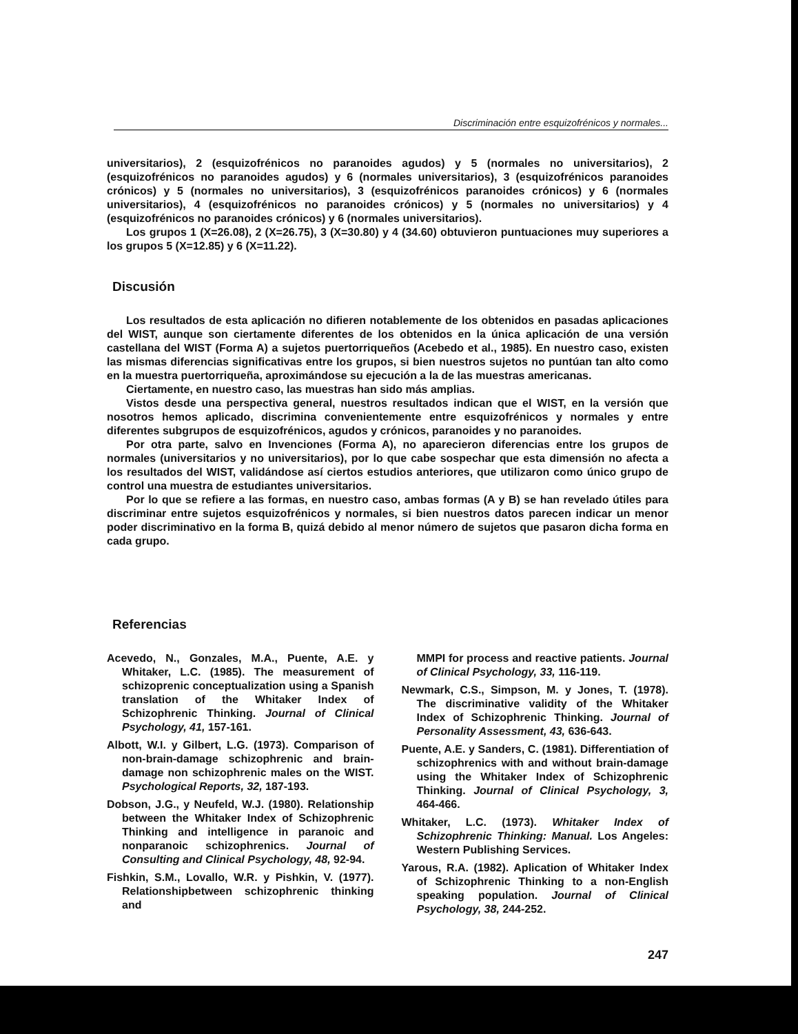Discriminación entre esquizofrénicos y normales...
universitarios), 2 (esquizofrénicos no paranoides agudos) y 5 (normales no universitarios), 2 (esquizofrénicos no paranoides agudos) y 6 (normales universitarios), 3 (esquizofrénicos paranoides crónicos) y 5 (normales no universitarios), 3 (esquizofrénicos paranoides crónicos) y 6 (normales universitarios), 4 (esquizofrénicos no paranoides crónicos) y 5 (normales no universitarios) y 4 (esquizofrénicos no paranoides crónicos) y 6 (normales universitarios).
Los grupos 1 (X=26.08), 2 (X=26.75), 3 (X=30.80) y 4 (34.60) obtuvieron puntuaciones muy superiores a los grupos 5 (X=12.85) y 6 (X=11.22).
Discusión
Los resultados de esta aplicación no difieren notablemente de los obtenidos en pasadas aplicaciones del WIST, aunque son ciertamente diferentes de los obtenidos en la única aplicación de una versión castellana del WIST (Forma A) a sujetos puertorriqueños (Acebedo et al., 1985). En nuestro caso, existen las mismas diferencias significativas entre los grupos, si bien nuestros sujetos no puntúan tan alto como en la muestra puertorriqueña, aproximándose su ejecución a la de las muestras americanas.
Ciertamente, en nuestro caso, las muestras han sido más amplias.
Vistos desde una perspectiva general, nuestros resultados indican que el WIST, en la versión que nosotros hemos aplicado, discrimina convenientemente entre esquizofrénicos y normales y entre diferentes subgrupos de esquizofrénicos, agudos y crónicos, paranoides y no paranoides.
Por otra parte, salvo en Invenciones (Forma A), no aparecieron diferencias entre los grupos de normales (universitarios y no universitarios), por lo que cabe sospechar que esta dimensión no afecta a los resultados del WIST, validándose así ciertos estudios anteriores, que utilizaron como único grupo de control una muestra de estudiantes universitarios.
Por lo que se refiere a las formas, en nuestro caso, ambas formas (A y B) se han revelado útiles para discriminar entre sujetos esquizofrénicos y normales, si bien nuestros datos parecen indicar un menor poder discriminativo en la forma B, quizá debido al menor número de sujetos que pasaron dicha forma en cada grupo.
Referencias
Acevedo, N., Gonzales, M.A., Puente, A.E. y Whitaker, L.C. (1985). The measurement of schizoprenic conceptualization using a Spanish translation of the Whitaker Index of Schizophrenic Thinking. Journal of Clinical Psychology, 41, 157-161.
Albott, W.I. y Gilbert, L.G. (1973). Comparison of non-brain-damage schizophrenic and brain-damage non schizophrenic males on the WIST. Psychological Reports, 32, 187-193.
Dobson, J.G., y Neufeld, W.J. (1980). Relationship between the Whitaker Index of Schizophrenic Thinking and intelligence in paranoic and nonparanoic schizophrenics. Journal of Consulting and Clinical Psychology, 48, 92-94.
Fishkin, S.M., Lovallo, W.R. y Pishkin, V. (1977). Relationshipbetween schizophrenic thinking and
MMPI for process and reactive patients. Journal of Clinical Psychology, 33, 116-119.
Newmark, C.S., Simpson, M. y Jones, T. (1978). The discriminative validity of the Whitaker Index of Schizophrenic Thinking. Journal of Personality Assessment, 43, 636-643.
Puente, A.E. y Sanders, C. (1981). Differentiation of schizophrenics with and without brain-damage using the Whitaker Index of Schizophrenic Thinking. Journal of Clinical Psychology, 3, 464-466.
Whitaker, L.C. (1973). Whitaker Index of Schizophrenic Thinking: Manual. Los Angeles: Western Publishing Services.
Yarous, R.A. (1982). Aplication of Whitaker Index of Schizophrenic Thinking to a non-English speaking population. Journal of Clinical Psychology, 38, 244-252.
247